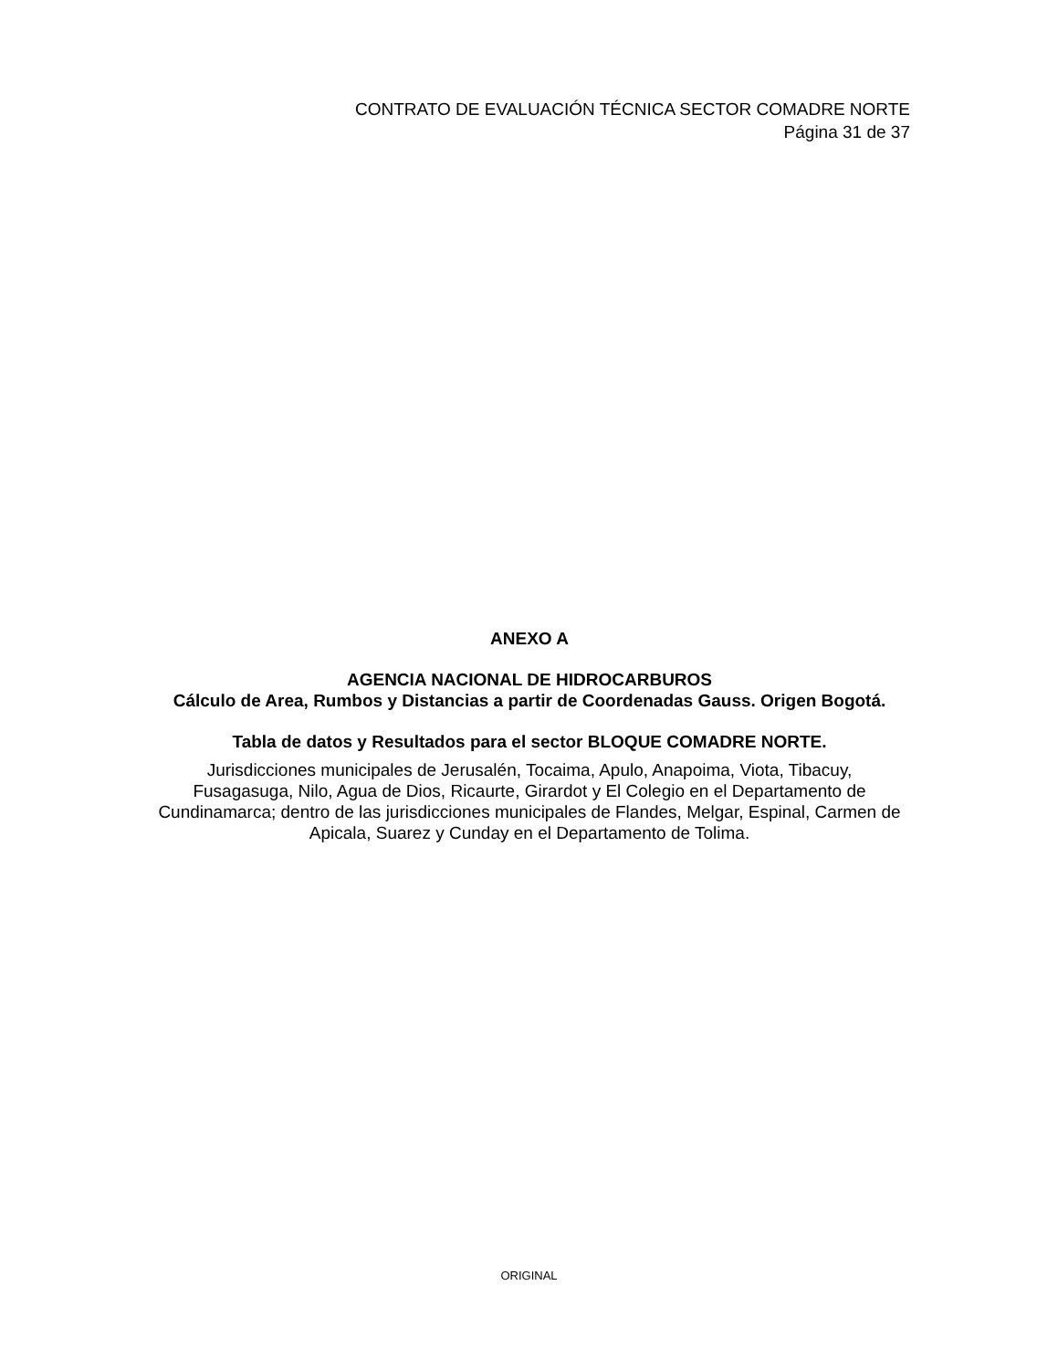CONTRATO DE EVALUACIÓN TÉCNICA SECTOR COMADRE NORTE
Página 31 de 37
ANEXO A
AGENCIA NACIONAL DE HIDROCARBUROS
Cálculo de Area, Rumbos y Distancias a partir de Coordenadas Gauss. Origen Bogotá.
Tabla de datos y Resultados para el sector BLOQUE COMADRE NORTE.
Jurisdicciones municipales de Jerusalén, Tocaima, Apulo, Anapoima, Viota, Tibacuy, Fusagasuga, Nilo, Agua de Dios, Ricaurte, Girardot y El Colegio en el Departamento de Cundinamarca; dentro de las jurisdicciones municipales de Flandes, Melgar, Espinal, Carmen de Apicala, Suarez y Cunday en el Departamento de Tolima.
ORIGINAL